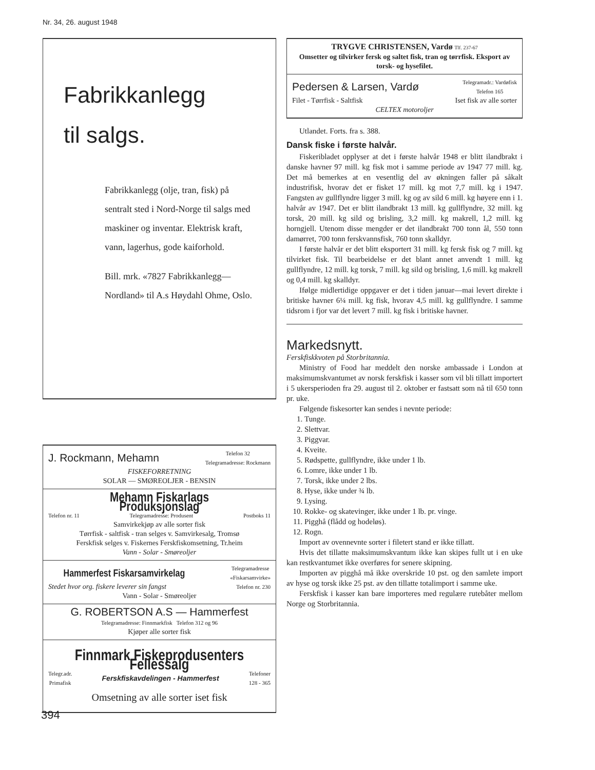Nr. 34, 26. august 1948
Fabrikkanlegg
til salgs.
Fabrikkanlegg (olje, tran, fisk) på sentralt sted i Nord-Norge til salgs med maskiner og inventar. Elektrisk kraft, vann, lagerhus, gode kaiforhold.
Bill. mrk. «7827 Fabrikkanlegg— Nordland» til A.s Høydahl Ohme, Oslo.
J. Rockmann, Mehamn Telefon 32
Telegramadresse: Rockmann
FISKEFORRETNING
SOLAR — SMØREOLJER - BENSIN
Mehamn Fiskarlags Produksjonslag
Telefon nr. 11 Telegramadresse: Produsent Postboks 11
Samvirkekjøp av alle sorter fisk
Tørrfisk - saltfisk - tran selges v. Samvirkesalg, Tromsø
Ferskfisk selges v. Fiskernes Ferskfiskomsetning, Tr.heim
Vann - Solar - Smøreoljer
Hammerfest Fiskarsamvirkelag Telegramadresse
«Fiskarsamvirke»
Stedet hvor org. fiskere leverer sin fangst Telefon nr. 230
Vann - Solar - Smøreoljer
G. ROBERTSON A.S — Hammerfest
Telegramadresse: Finnmarkfisk Telefon 312 og 96
Kjøper alle sorter fisk
Finnmark Fiskeprodusenters Fellessalg
Telegr.adr.
Primafisk Ferskfiskavdelingen - Hammerfest Telefoner
128 - 365
Omsetning av alle sorter iset fisk
TRYGVE CHRISTENSEN, Vardø Tlf. 237-67
Omsetter og tilvirker fersk og saltet fisk, tran og tørrfisk. Eksport av torsk- og hysefilet.
Pedersen & Larsen, Vardø Telegramadr.: Vardøfisk
Telefon 165
Filet - Tørrfisk - Saltfisk Iset fisk av alle sorter
CELTEX motoroljer
Utlandet. Forts. fra s. 388.
Dansk fiske i første halvår.
Fiskeribladet opplyser at det i første halvår 1948 er blitt ilandbrakt i danske havner 97 mill. kg fisk mot i samme periode av 1947 77 mill. kg. Det må bemerkes at en vesentlig del av økningen faller på såkalt industrifisk, hvorav det er fisket 17 mill. kg mot 7,7 mill. kg i 1947. Fangsten av gullflyndre ligger 3 mill. kg og av sild 6 mill. kg høyere enn i 1. halvår av 1947. Det er blitt ilandbrakt 13 mill. kg gullflyndre, 32 mill. kg torsk, 20 mill. kg sild og brisling, 3,2 mill. kg makrell, 1,2 mill. kg horngjell. Utenom disse mengder er det ilandbrakt 700 tonn ål, 550 tonn damørret, 700 tonn ferskvannsfisk, 760 tonn skalldyr.
I første halvår er det blitt eksportert 31 mill. kg fersk fisk og 7 mill. kg tilvirket fisk. Til bearbeidelse er det blant annet anvendt 1 mill. kg gullflyndre, 12 mill. kg torsk, 7 mill. kg sild og brisling, 1,6 mill. kg makrell og 0,4 mill. kg skalldyr.
Ifølge midlertidige oppgaver er det i tiden januar—mai levert direkte i britiske havner 6¼ mill. kg fisk, hvorav 4,5 mill. kg gullflyndre. I samme tidsrom i fjor var det levert 7 mill. kg fisk i britiske havner.
Markedsnytt.
Ferskfiskkvoten på Storbritannia.
Ministry of Food har meddelt den norske ambassade i London at maksimumskvantumet av norsk ferskfisk i kasser som vil bli tillatt importert i 5 ukersperioden fra 29. august til 2. oktober er fastsatt som nå til 650 tonn pr. uke.
Følgende fiskesorter kan sendes i nevnte periode:
1. Tunge.
2. Slettvar.
3. Piggvar.
4. Kveite.
5. Rødspette, gullflyndre, ikke under 1 lb.
6. Lomre, ikke under 1 lb.
7. Torsk, ikke under 2 lbs.
8. Hyse, ikke under ¾ lb.
9. Lysing.
10. Rokke- og skatevinger, ikke under 1 lb. pr. vinge.
11. Pigghå (flådd og hodeløs).
12. Rogn.
Import av ovennevnte sorter i filetert stand er ikke tillatt.
Hvis det tillatte maksimumskvantum ikke kan skipes fullt ut i en uke kan restkvantumet ikke overføres for senere skipning.
Importen av pigghå må ikke overskride 10 pst. og den samlete import av hyse og torsk ikke 25 pst. av den tillatte totalimport i samme uke.
Ferskfisk i kasser kan bare importeres med regulære rutebåter mellom Norge og Storbritannia.
394